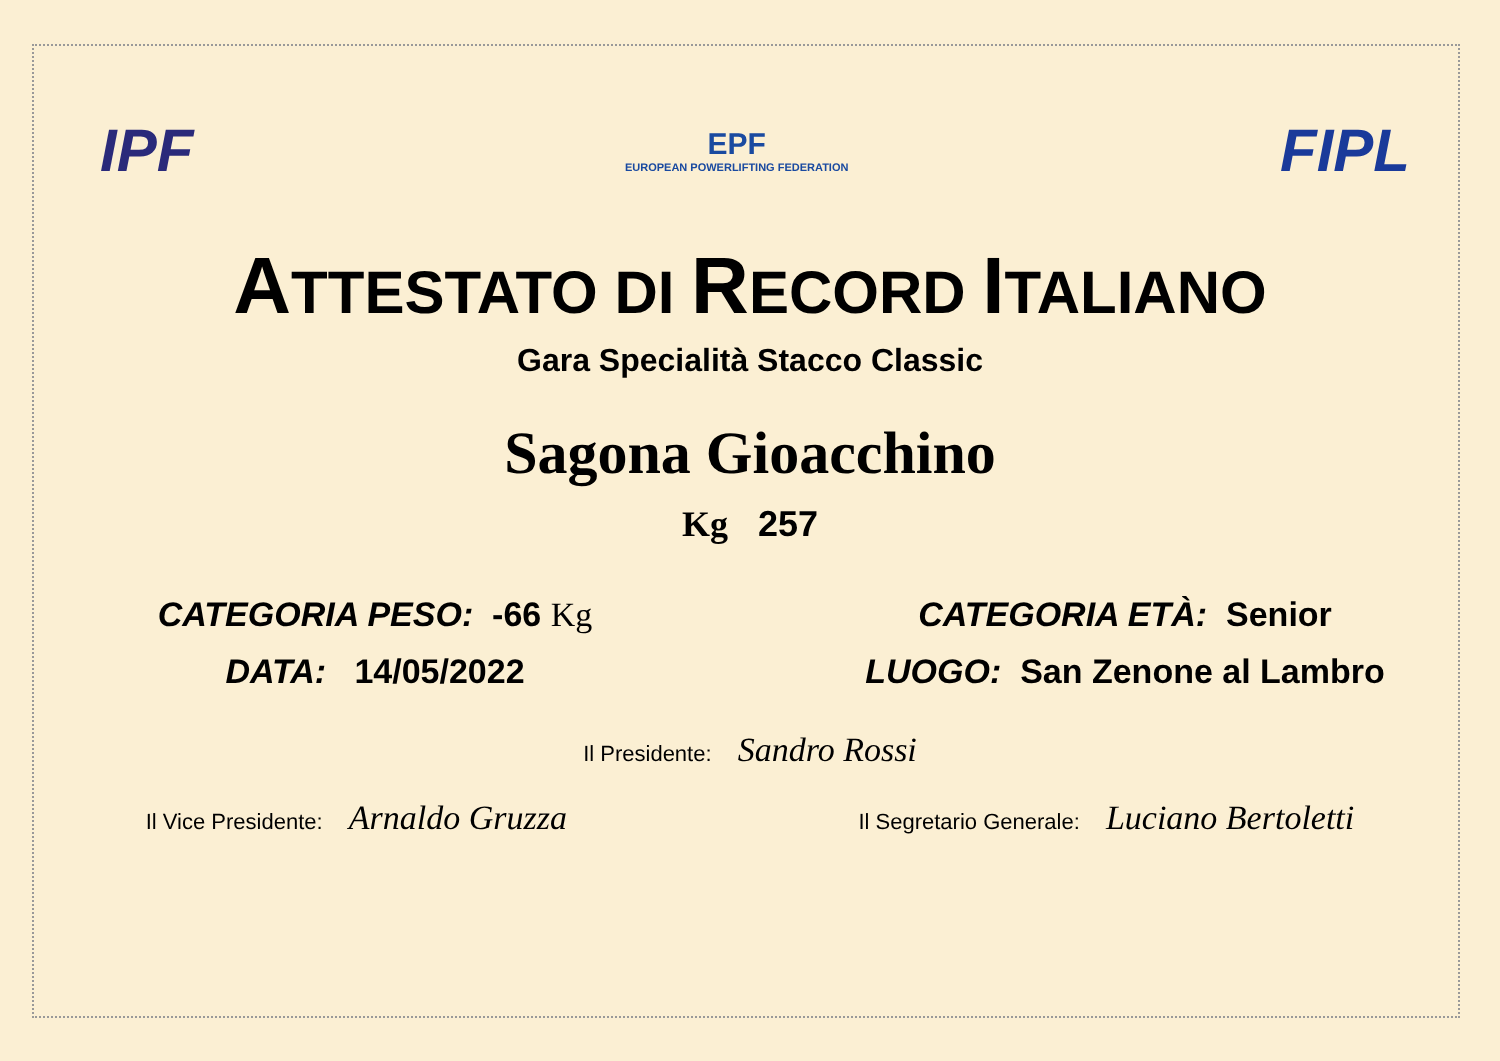IPF
EPF
EUROPEAN POWERLIFTING FEDERATION
FIPL
ATTESTATO DI RECORD ITALIANO
Gara Specialità Stacco Classic
Sagona Gioacchino
Kg 257
CATEGORIA PESO: -66 Kg CATEGORIA ETÀ: Senior
DATA: 14/05/2022 LUOGO: San Zenone al Lambro
Il Presidente: Sandro Rossi
Il Vice Presidente: Arnaldo Gruzza
Il Segretario Generale: Luciano Bertoletti